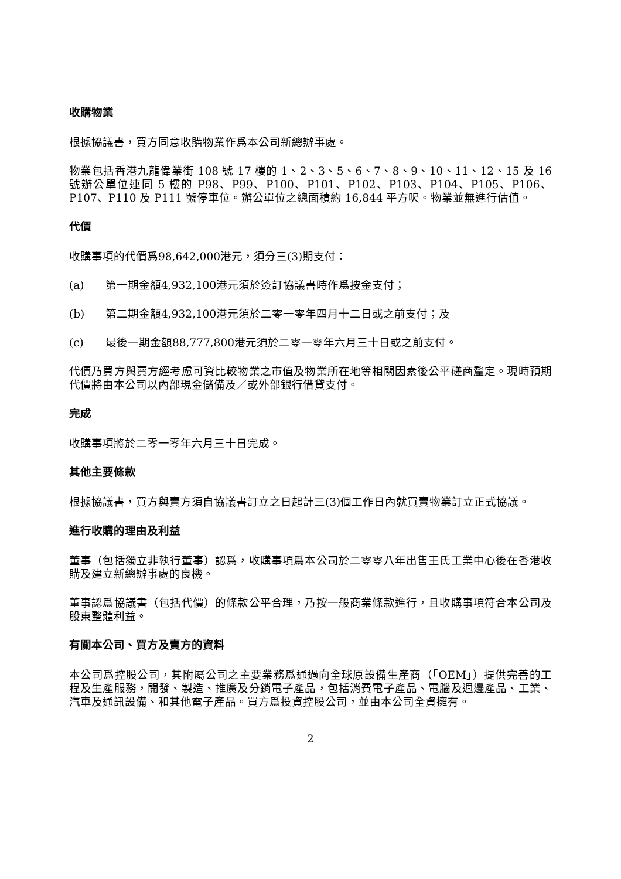收購物業
根據協議書，買方同意收購物業作爲本公司新總辦事處。
物業包括香港九龍偉業街 108 號 17 樓的 1、2、3、5、6、7、8、9、10、11、12、15 及 16 號辦公單位連同 5 樓的 P98、P99、P100、P101、P102、P103、P104、P105、P106、P107、P110 及 P111 號停車位。辦公單位之總面積約 16,844 平方呎。物業並無進行估值。
代價
收購事項的代價爲98,642,000港元，須分三(3)期支付：
(a) 第一期金額4,932,100港元須於簽訂協議書時作爲按金支付；
(b) 第二期金額4,932,100港元須於二零一零年四月十二日或之前支付；及
(c) 最後一期金額88,777,800港元須於二零一零年六月三十日或之前支付。
代價乃買方與賣方經考慮可資比較物業之市值及物業所在地等相關因素後公平磋商釐定。現時預期代價將由本公司以內部現金儲備及／或外部銀行借貸支付。
完成
收購事項將於二零一零年六月三十日完成。
其他主要條款
根據協議書，買方與賣方須自協議書訂立之日起計三(3)個工作日內就買賣物業訂立正式協議。
進行收購的理由及利益
董事（包括獨立非執行董事）認爲，收購事項爲本公司於二零零八年出售王氏工業中心後在香港收購及建立新總辦事處的良機。
董事認爲協議書（包括代價）的條款公平合理，乃按一般商業條款進行，且收購事項符合本公司及股東整體利益。
有關本公司、買方及賣方的資料
本公司爲控股公司，其附屬公司之主要業務爲通過向全球原設備生產商（「OEM」）提供完善的工程及生產服務，開發、製造、推廣及分銷電子產品，包括消費電子產品、電腦及週邊產品、工業、汽車及通訊設備、和其他電子產品。買方爲投資控股公司，並由本公司全資擁有。
2